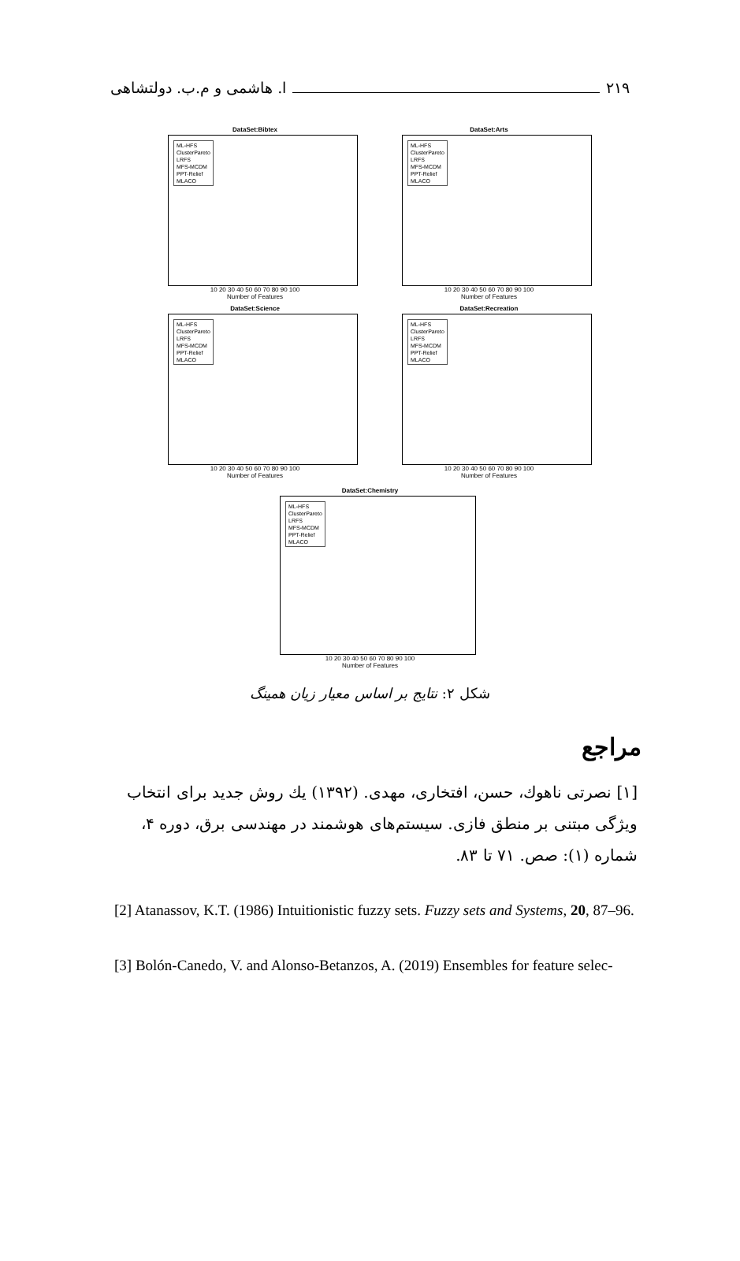ا. هاشمی و م.ب. دولتشاهی ۲۱۹
DataSet:Bibtex
ML-HFS
ClusterPareto
LRFS
MFS-MCDM
PPT-Relief
MLACO
10 20 30 40 50 60 70 80 90 100
Number of Features
DataSet:Arts
ML-HFS
ClusterPareto
LRFS
MFS-MCDM
PPT-Relief
MLACO
10 20 30 40 50 60 70 80 90 100
Number of Features
DataSet:Science
ML-HFS
ClusterPareto
LRFS
MFS-MCDM
PPT-Relief
MLACO
10 20 30 40 50 60 70 80 90 100
Number of Features
DataSet:Recreation
ML-HFS
ClusterPareto
LRFS
MFS-MCDM
PPT-Relief
MLACO
10 20 30 40 50 60 70 80 90 100
Number of Features
DataSet:Chemistry
ML-HFS
ClusterPareto
LRFS
MFS-MCDM
PPT-Relief
MLACO
10 20 30 40 50 60 70 80 90 100
Number of Features
شکل ۲: نتایج بر اساس معیار زیان همینگ
مراجع
[۱] نصرتی ناهوك، حسن، افتخاری، مهدی. (۱۳۹۲) یك روش جدید برای انتخاب ویژگی مبتنی بر منطق فازی. سیستم‌های هوشمند در مهندسی برق، دوره ۴، شماره (۱): صص. ۷۱ تا ۸۳.
[2] Atanassov, K.T. (1986) Intuitionistic fuzzy sets. Fuzzy sets and Systems, 20, 87–96.
[3] Bolón-Canedo, V. and Alonso-Betanzos, A. (2019) Ensembles for feature selec-